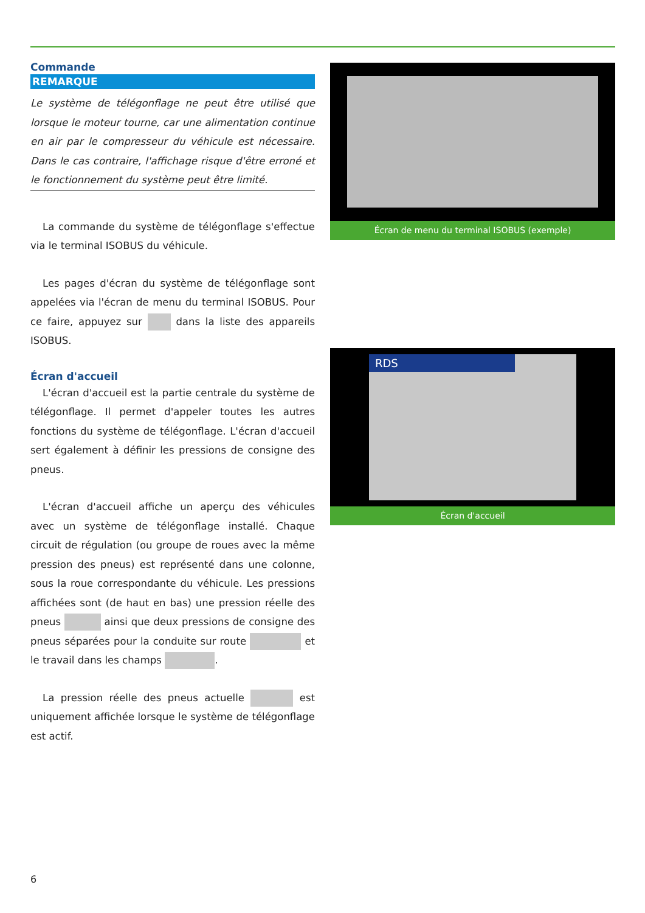Commande
REMARQUE
Le système de télégonflage ne peut être utilisé que lorsque le moteur tourne, car une alimentation continue en air par le compresseur du véhicule est nécessaire. Dans le cas contraire, l'affichage risque d'être erroné et le fonctionnement du système peut être limité.
La commande du système de télégonflage s'effectue via le terminal ISOBUS du véhicule.
Les pages d'écran du système de télégonflage sont appelées via l'écran de menu du terminal ISOBUS. Pour ce faire, appuyez sur dans la liste des appareils ISOBUS.
Écran d'accueil
L'écran d'accueil est la partie centrale du système de télégonflage. Il permet d'appeler toutes les autres fonctions du système de télégonflage. L'écran d'accueil sert également à définir les pressions de consigne des pneus.
L'écran d'accueil affiche un aperçu des véhicules avec un système de télégonflage installé. Chaque circuit de régulation (ou groupe de roues avec la même pression des pneus) est représenté dans une colonne, sous la roue correspondante du véhicule. Les pressions affichées sont (de haut en bas) une pression réelle des pneus ainsi que deux pressions de consigne des pneus séparées pour la conduite sur route et le travail dans les champs .
La pression réelle des pneus actuelle est uniquement affichée lorsque le système de télégonflage est actif.
Écran de menu du terminal ISOBUS (exemple)
RDS
Écran d'accueil
6